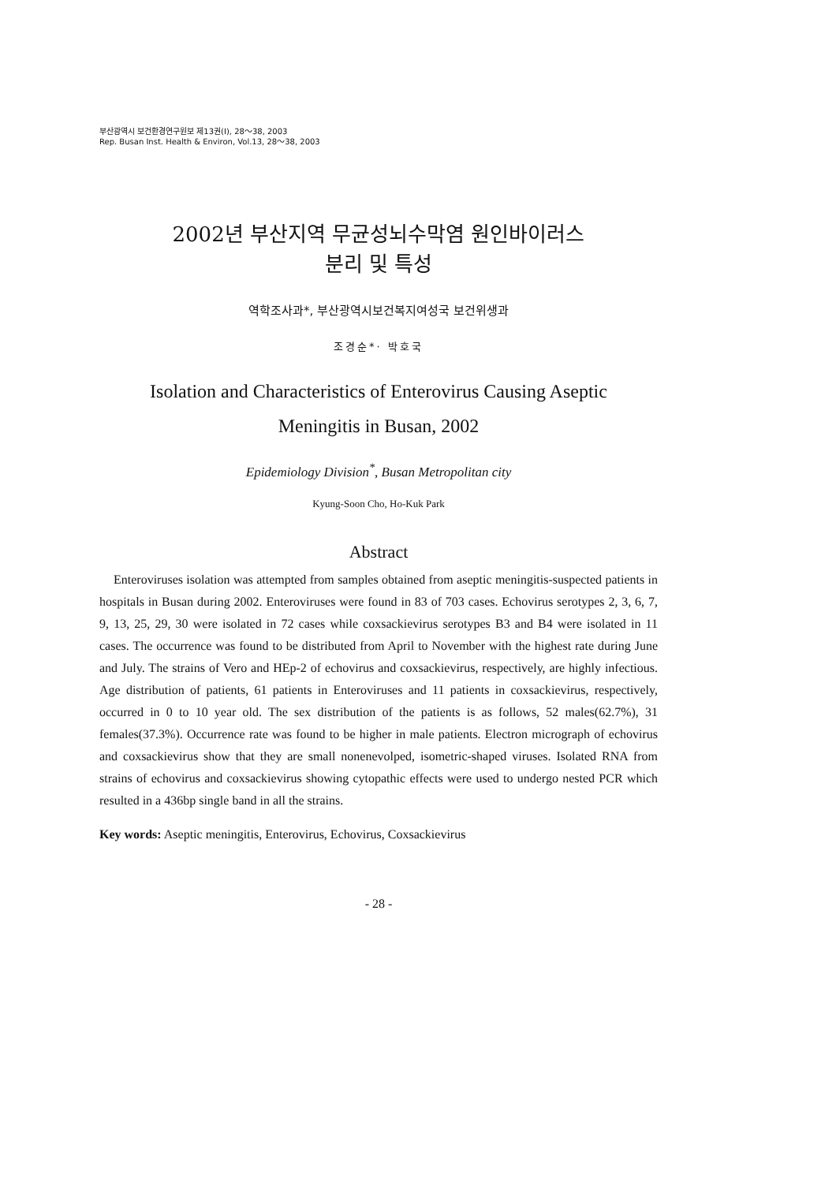부산광역시 보건환경연구원보 제13권(I), 28～38, 2003
Rep. Busan Inst. Health & Environ, Vol.13, 28～38, 2003
2002년 부산지역 무균성뇌수막염 원인바이러스
분리 및 특성
역학조사과*, 부산광역시보건복지여성국 보건위생과
조경순*· 박호국
Isolation and Characteristics of Enterovirus Causing Aseptic
Meningitis in Busan, 2002
Epidemiology Division<sup>*</sup>, Busan Metropolitan city
Kyung-Soon Cho, Ho-Kuk Park
Abstract
Enteroviruses isolation was attempted from samples obtained from aseptic meningitis-suspected patients in hospitals in Busan during 2002. Enteroviruses were found in 83 of 703 cases. Echovirus serotypes 2, 3, 6, 7, 9, 13, 25, 29, 30 were isolated in 72 cases while coxsackievirus serotypes B3 and B4 were isolated in 11 cases. The occurrence was found to be distributed from April to November with the highest rate during June and July. The strains of Vero and HEp-2 of echovirus and coxsackievirus, respectively, are highly infectious. Age distribution of patients, 61 patients in Enteroviruses and 11 patients in coxsackievirus, respectively, occurred in 0 to 10 year old. The sex distribution of the patients is as follows, 52 males(62.7%), 31 females(37.3%). Occurrence rate was found to be higher in male patients. Electron micrograph of echovirus and coxsackievirus show that they are small nonenevolped, isometric-shaped viruses. Isolated RNA from strains of echovirus and coxsackievirus showing cytopathic effects were used to undergo nested PCR which resulted in a 436bp single band in all the strains.
Key words: Aseptic meningitis, Enterovirus, Echovirus, Coxsackievirus
- 28 -